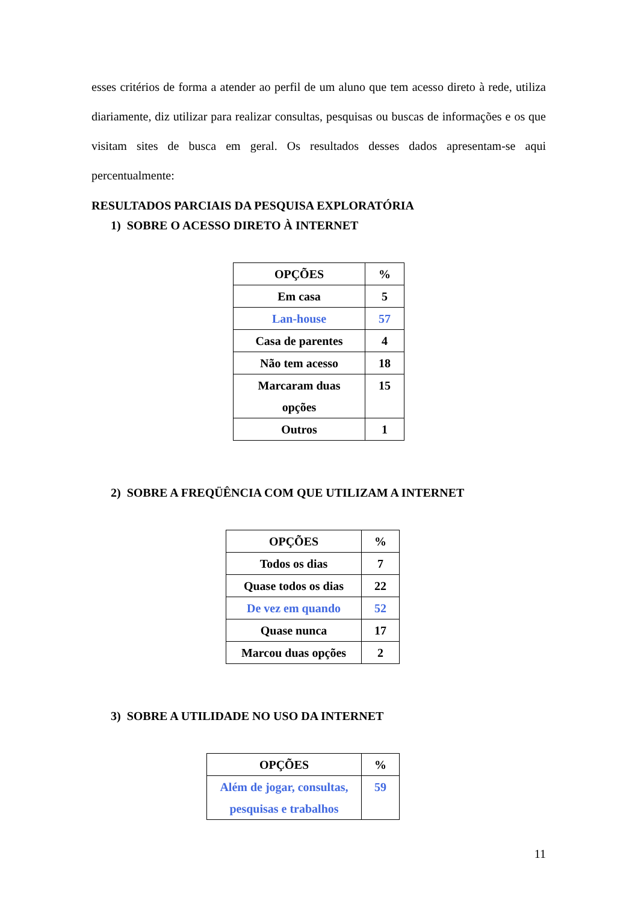esses critérios de forma a atender ao perfil de um aluno que tem acesso direto à rede, utiliza diariamente, diz utilizar para realizar consultas, pesquisas ou buscas de informações e os que visitam sites de busca em geral. Os resultados desses dados apresentam-se aqui percentualmente:
RESULTADOS PARCIAIS DA PESQUISA EXPLORATÓRIA
1) SOBRE O ACESSO DIRETO À INTERNET
| OPÇÕES | % |
| --- | --- |
| Em casa | 5 |
| Lan-house | 57 |
| Casa de parentes | 4 |
| Não tem acesso | 18 |
| Marcaram duas opções | 15 |
| Outros | 1 |
2) SOBRE A FREQÜÊNCIA COM QUE UTILIZAM A INTERNET
| OPÇÕES | % |
| --- | --- |
| Todos os dias | 7 |
| Quase todos os dias | 22 |
| De vez em quando | 52 |
| Quase nunca | 17 |
| Marcou duas opções | 2 |
3) SOBRE A UTILIDADE NO USO DA INTERNET
| OPÇÕES | % |
| --- | --- |
| Além de jogar, consultas, pesquisas e trabalhos | 59 |
11